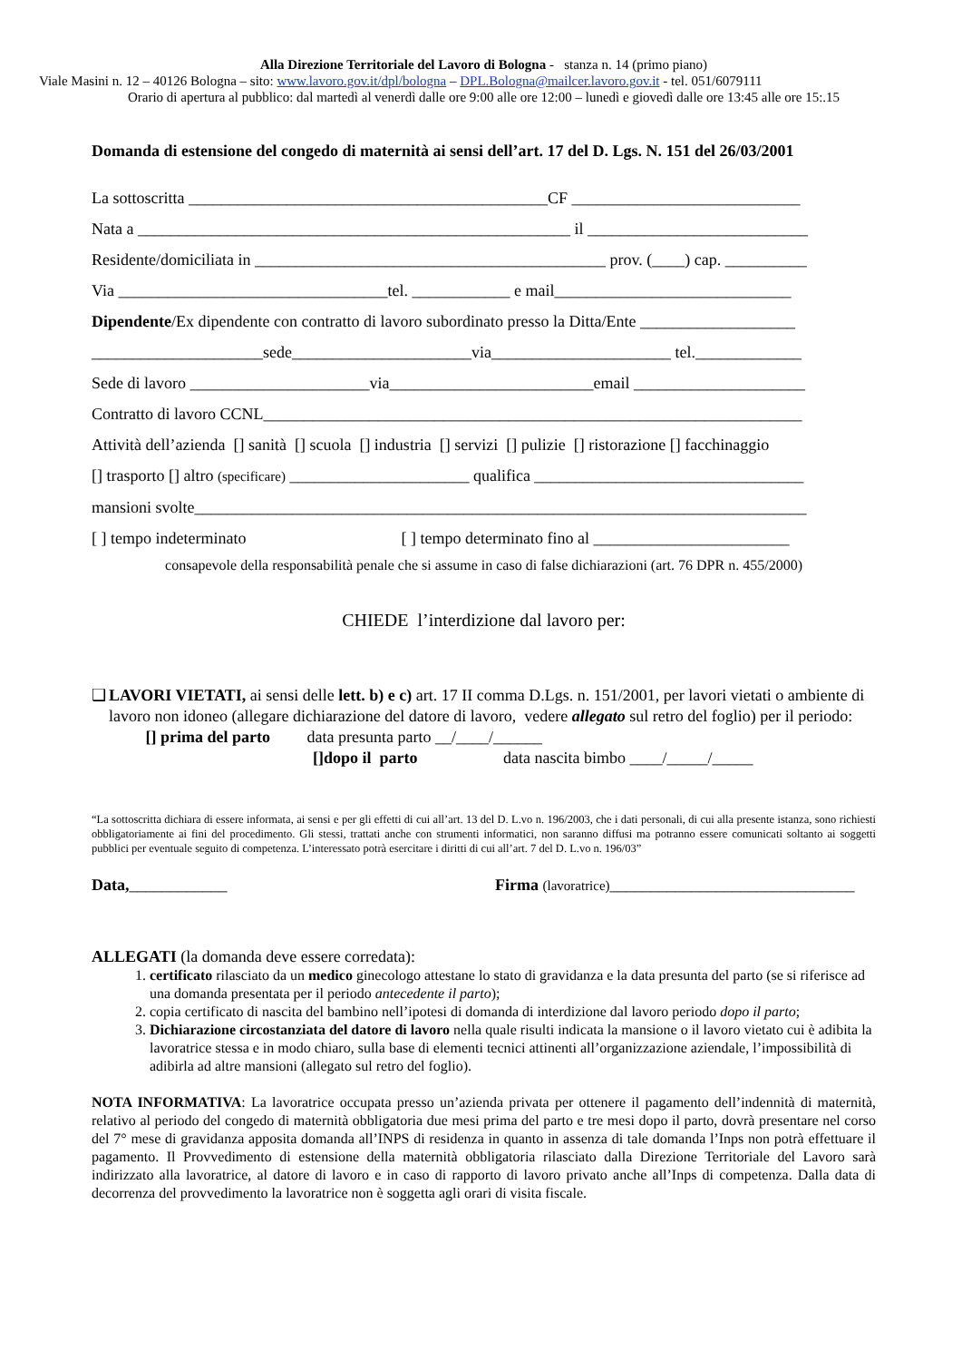Alla Direzione Territoriale del Lavoro di Bologna - stanza n. 14 (primo piano)
Viale Masini n. 12 – 40126 Bologna – sito: www.lavoro.gov.it/dpl/bologna – DPL.Bologna@mailcer.lavoro.gov.it - tel. 051/6079111
Orario di apertura al pubblico: dal martedì al venerdì dalle ore 9:00 alle ore 12:00 – lunedì e giovedì dalle ore 13:45 alle ore 15:.15
Domanda di estensione del congedo di maternità ai sensi dell’art. 17 del D. Lgs. N. 151 del 26/03/2001
La sottoscritta ____________________________________________CF ____________________________
Nata a _____________________________________________________ il ___________________________
Residente/domiciliata in ___________________________________________ prov. (____) cap. __________
Via _________________________________tel. ____________ e mail_____________________________
Dipendente/Ex dipendente con contratto di lavoro subordinato presso la Ditta/Ente ___________________
_____________________sede______________________via______________________ tel._____________
Sede di lavoro ______________________via_________________________email _____________________
Contratto di lavoro CCNL__________________________________________________________________
Attività dell’azienda [] sanità [] scuola [] industria [] servizi [] pulizie [] ristorazione [] facchinaggio
[] trasporto [] altro (specificare) ______________________ qualifica _________________________________
mansioni svolte___________________________________________________________________________
[ ] tempo indeterminato [ ] tempo determinato fino al ________________________
consapevole della responsabilità penale che si assume in caso di false dichiarazioni (art. 76 DPR n. 455/2000)
CHIEDE l’interdizione dal lavoro per:
❑ LAVORI VIETATI, ai sensi delle lett. b) e c) art. 17 II comma D.Lgs. n. 151/2001, per lavori vietati o ambiente di lavoro non idoneo (allegare dichiarazione del datore di lavoro, vedere allegato sul retro del foglio) per il periodo: [] prima del parto data presunta parto __/____/______
[]dopo il parto data nascita bimbo ____/_____/_____
“La sottoscritta dichiara di essere informata, ai sensi e per gli effetti di cui all’art. 13 del D. L.vo n. 196/2003, che i dati personali, di cui alla presente istanza, sono richiesti obbligatoriamente ai fini del procedimento. Gli stessi, trattati anche con strumenti informatici, non saranno diffusi ma potranno essere comunicati soltanto ai soggetti pubblici per eventuale seguito di competenza. L’interessato potrà esercitare i diritti di cui all’art. 7 del D. L.vo n. 196/03”
Data,____________ Firma (lavoratrice)______________________________
ALLEGATI (la domanda deve essere corredata):
1. certificato rilasciato da un medico ginecologo attestane lo stato di gravidanza e la data presunta del parto (se si riferisce ad una domanda presentata per il periodo antecedente il parto);
2. copia certificato di nascita del bambino nell’ipotesi di domanda di interdizione dal lavoro periodo dopo il parto;
3. Dichiarazione circostanziata del datore di lavoro nella quale risulti indicata la mansione o il lavoro vietato cui è adibita la lavoratrice stessa e in modo chiaro, sulla base di elementi tecnici attinenti all’organizzazione aziendale, l’impossibilità di adibirla ad altre mansioni (allegato sul retro del foglio).
NOTA INFORMATIVA: La lavoratrice occupata presso un’azienda privata per ottenere il pagamento dell’indennità di maternità, relativo al periodo del congedo di maternità obbligatoria due mesi prima del parto e tre mesi dopo il parto, dovrà presentare nel corso del 7° mese di gravidanza apposita domanda all’INPS di residenza in quanto in assenza di tale domanda l’Inps non potrà effettuare il pagamento. Il Provvedimento di estensione della maternità obbligatoria rilasciato dalla Direzione Territoriale del Lavoro sarà indirizzato alla lavoratrice, al datore di lavoro e in caso di rapporto di lavoro privato anche all’Inps di competenza. Dalla data di decorrenza del provvedimento la lavoratrice non è soggetta agli orari di visita fiscale.